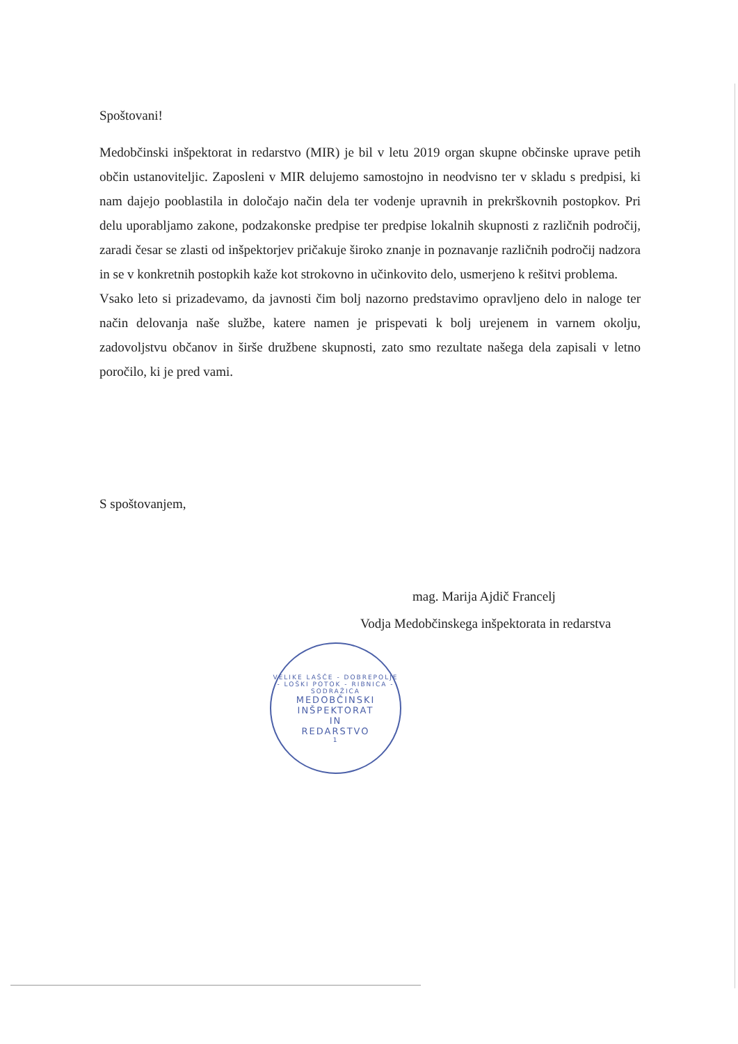Spoštovani!
Medobčinski inšpektorat in redarstvo (MIR) je bil v letu 2019 organ skupne občinske uprave petih občin ustanoviteljic. Zaposleni v MIR delujemo samostojno in neodvisno ter v skladu s predpisi, ki nam dajejo pooblastila in določajo način dela ter vodenje upravnih in prekrškovnih postopkov. Pri delu uporabljamo zakone, podzakonske predpise ter predpise lokalnih skupnosti z različnih področij, zaradi česar se zlasti od inšpektorjev pričakuje široko znanje in poznavanje različnih področij nadzora in se v konkretnih postopkih kaže kot strokovno in učinkovito delo, usmerjeno k rešitvi problema.
Vsako leto si prizadevamo, da javnosti čim bolj nazorno predstavimo opravljeno delo in naloge ter način delovanja naše službe, katere namen je prispevati k bolj urejenem in varnem okolju, zadovoljstvu občanov in širše družbene skupnosti, zato smo rezultate našega dela zapisali v letno poročilo, ki je pred vami.
S spoštovanjem,
mag. Marija Ajdič Francelj
Vodja Medobčinskega inšpektorata in redarstva
VELIKE LAŠČE - DOBREPOLJE - LOŠKI POTOK - RIBNICA - SODRAŽICA
MEDOBČINSKI
INŠPEKTORAT
IN
REDARSTVO
1